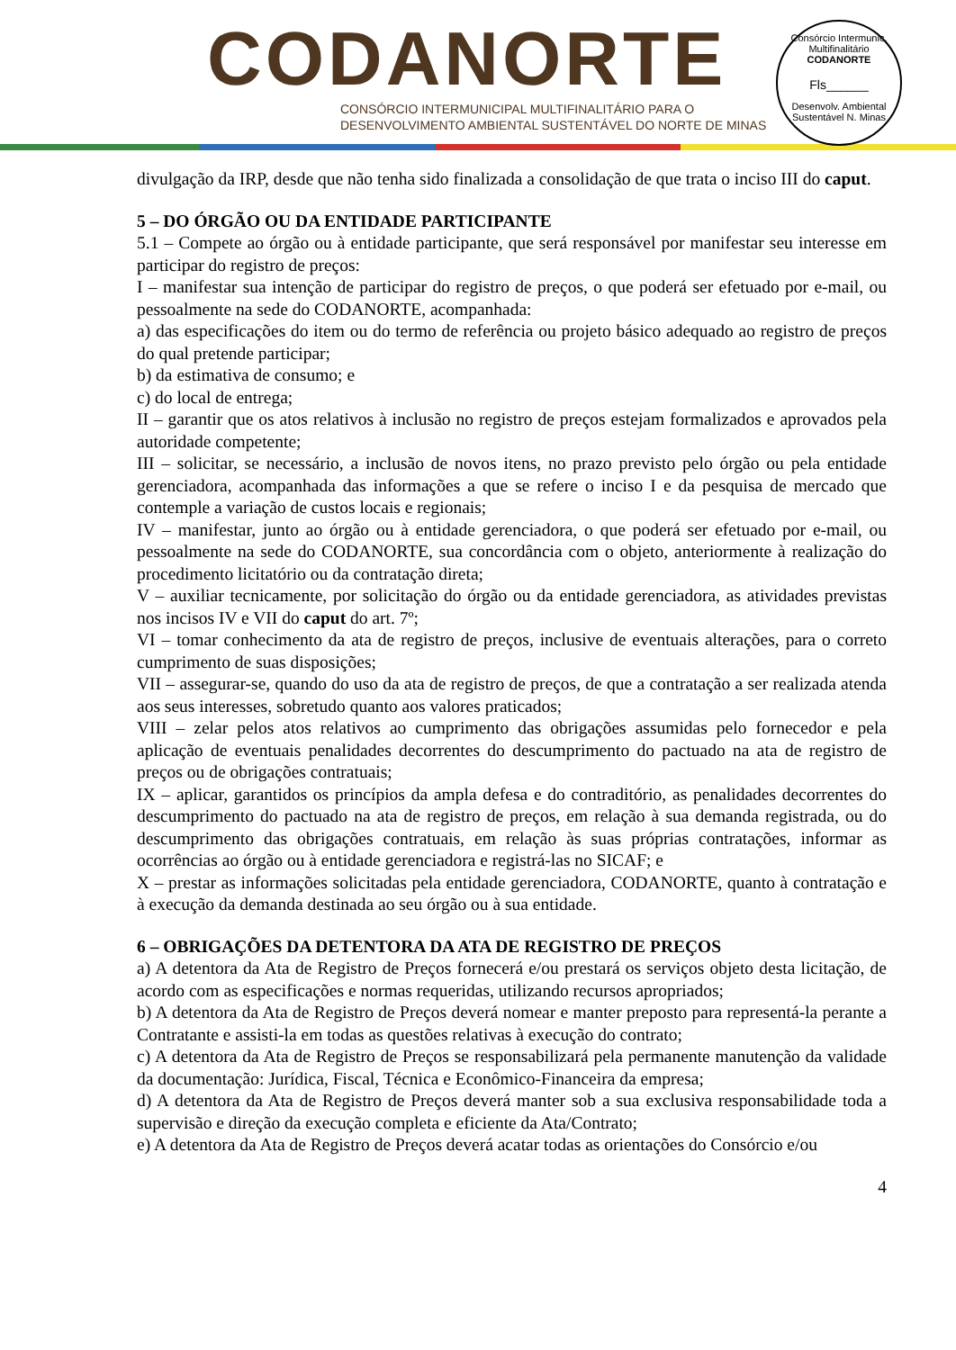CODANORTE
CONSÓRCIO INTERMUNICIPAL MULTIFINALITÁRIO PARA O
DESENVOLVIMENTO AMBIENTAL SUSTENTÁVEL DO NORTE DE MINAS
Consórcio Intermunic. Multifinalitário
CODANORTE
Fls______
Desenvolv. Ambiental Sustentável N. Minas
divulgação da IRP, desde que não tenha sido finalizada a consolidação de que trata o inciso III do caput.
5 – DO ÓRGÃO OU DA ENTIDADE PARTICIPANTE
5.1 – Compete ao órgão ou à entidade participante, que será responsável por manifestar seu interesse em participar do registro de preços:
I – manifestar sua intenção de participar do registro de preços, o que poderá ser efetuado por e-mail, ou pessoalmente na sede do CODANORTE, acompanhada:
a) das especificações do item ou do termo de referência ou projeto básico adequado ao registro de preços do qual pretende participar;
b) da estimativa de consumo; e
c) do local de entrega;
II – garantir que os atos relativos à inclusão no registro de preços estejam formalizados e aprovados pela autoridade competente;
III – solicitar, se necessário, a inclusão de novos itens, no prazo previsto pelo órgão ou pela entidade gerenciadora, acompanhada das informações a que se refere o inciso I e da pesquisa de mercado que contemple a variação de custos locais e regionais;
IV – manifestar, junto ao órgão ou à entidade gerenciadora, o que poderá ser efetuado por e-mail, ou pessoalmente na sede do CODANORTE, sua concordância com o objeto, anteriormente à realização do procedimento licitatório ou da contratação direta;
V – auxiliar tecnicamente, por solicitação do órgão ou da entidade gerenciadora, as atividades previstas nos incisos IV e VII do caput do art. 7º;
VI – tomar conhecimento da ata de registro de preços, inclusive de eventuais alterações, para o correto cumprimento de suas disposições;
VII – assegurar-se, quando do uso da ata de registro de preços, de que a contratação a ser realizada atenda aos seus interesses, sobretudo quanto aos valores praticados;
VIII – zelar pelos atos relativos ao cumprimento das obrigações assumidas pelo fornecedor e pela aplicação de eventuais penalidades decorrentes do descumprimento do pactuado na ata de registro de preços ou de obrigações contratuais;
IX – aplicar, garantidos os princípios da ampla defesa e do contraditório, as penalidades decorrentes do descumprimento do pactuado na ata de registro de preços, em relação à sua demanda registrada, ou do descumprimento das obrigações contratuais, em relação às suas próprias contratações, informar as ocorrências ao órgão ou à entidade gerenciadora e registrá-las no SICAF; e
X – prestar as informações solicitadas pela entidade gerenciadora, CODANORTE, quanto à contratação e à execução da demanda destinada ao seu órgão ou à sua entidade.
6 – OBRIGAÇÕES DA DETENTORA DA ATA DE REGISTRO DE PREÇOS
a) A detentora da Ata de Registro de Preços fornecerá e/ou prestará os serviços objeto desta licitação, de acordo com as especificações e normas requeridas, utilizando recursos apropriados;
b) A detentora da Ata de Registro de Preços deverá nomear e manter preposto para representá-la perante a Contratante e assisti-la em todas as questões relativas à execução do contrato;
c) A detentora da Ata de Registro de Preços se responsabilizará pela permanente manutenção da validade da documentação: Jurídica, Fiscal, Técnica e Econômico-Financeira da empresa;
d) A detentora da Ata de Registro de Preços deverá manter sob a sua exclusiva responsabilidade toda a supervisão e direção da execução completa e eficiente da Ata/Contrato;
e) A detentora da Ata de Registro de Preços deverá acatar todas as orientações do Consórcio e/ou
4